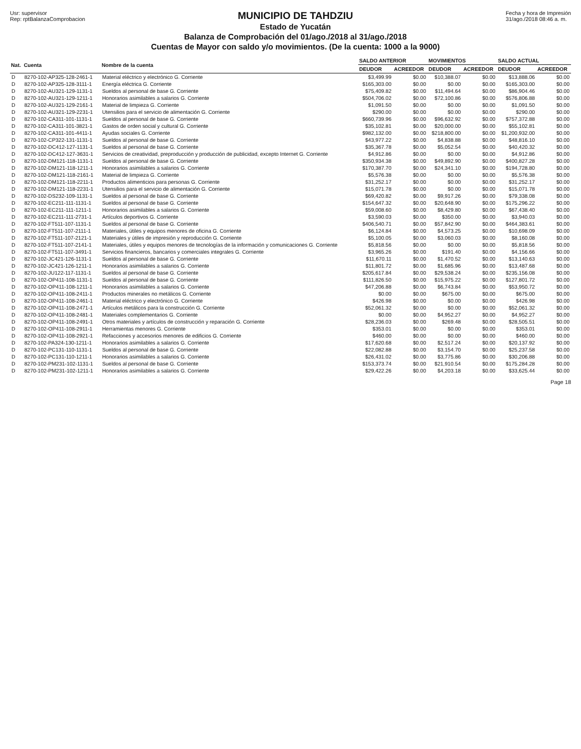Usr: supervisor
Rep: rptBalanzaComprobacion
MUNICIPIO DE TAHDZIU
Estado de Yucatán
Balanza de Comprobación del 01/ago./2018 al 31/ago./2018
Cuentas de Mayor con saldo y/o movimientos. (De la cuenta: 1000 a la 9000)
Fecha y hora de Impresión
31/ago./2018 08:46 a. m.
| Nat. | Cuenta | Nombre de la cuenta | SALDO ANTERIOR | | MOVIMIENTOS | | SALDO ACTUAL | |
| --- | --- | --- | --- | --- | --- | --- | --- | --- |
| | | | DEUDOR | ACREEDOR | DEUDOR | ACREEDOR | DEUDOR | ACREEDOR |
| D | 8270-102-AP325-128-2461-1 | Material eléctrico y electrónico G. Corriente | $3,499.99 | $0.00 | $10,388.07 | $0.00 | $13,888.06 | $0.00 |
| D | 8270-102-AP325-128-3111-1 | Energía eléctrica G. Corriente | $165,303.00 | $0.00 | $0.00 | $0.00 | $165,303.00 | $0.00 |
| D | 8270-102-AU321-129-1131-1 | Sueldos al personal de base G. Corriente | $75,409.82 | $0.00 | $11,494.64 | $0.00 | $86,904.46 | $0.00 |
| D | 8270-102-AU321-129-1211-1 | Honorarios asimilables a salarios G. Corriente | $504,706.02 | $0.00 | $72,100.86 | $0.00 | $576,806.88 | $0.00 |
| D | 8270-102-AU321-129-2161-1 | Material de limpieza G. Corriente | $1,091.50 | $0.00 | $0.00 | $0.00 | $1,091.50 | $0.00 |
| D | 8270-102-AU321-129-2231-1 | Utensilios para el servicio de alimentación G. Corriente | $290.00 | $0.00 | $0.00 | $0.00 | $290.00 | $0.00 |
| D | 8270-102-CA311-101-1131-1 | Sueldos al personal de base G. Corriente | $660,739.96 | $0.00 | $96,632.92 | $0.00 | $757,372.88 | $0.00 |
| D | 8270-102-CA311-101-3821-1 | Gastos de orden social y cultural G. Corriente | $35,102.81 | $0.00 | $20,000.00 | $0.00 | $55,102.81 | $0.00 |
| D | 8270-102-CA311-101-4411-1 | Ayudas sociales G. Corriente | $982,132.00 | $0.00 | $218,800.00 | $0.00 | $1,200,932.00 | $0.00 |
| D | 8270-102-CP322-131-1131-1 | Sueldos al personal de base G. Corriente | $43,977.22 | $0.00 | $4,838.88 | $0.00 | $48,816.10 | $0.00 |
| D | 8270-102-DC412-127-1131-1 | Sueldos al personal de base G. Corriente | $35,367.78 | $0.00 | $5,052.54 | $0.00 | $40,420.32 | $0.00 |
| D | 8270-102-DC412-127-3631-1 | Servicios de creatividad, preproducción y producción de publicidad, excepto Internet G. Corriente | $4,912.86 | $0.00 | $0.00 | $0.00 | $4,912.86 | $0.00 |
| D | 8270-102-DM121-118-1131-1 | Sueldos al personal de base G. Corriente | $350,934.38 | $0.00 | $49,892.90 | $0.00 | $400,827.28 | $0.00 |
| D | 8270-102-DM121-118-1211-1 | Honorarios asimilables a salarios G. Corriente | $170,387.70 | $0.00 | $24,341.10 | $0.00 | $194,728.80 | $0.00 |
| D | 8270-102-DM121-118-2161-1 | Material de limpieza G. Corriente | $5,576.38 | $0.00 | $0.00 | $0.00 | $5,576.38 | $0.00 |
| D | 8270-102-DM121-118-2211-1 | Productos alimenticios para personas G. Corriente | $31,252.17 | $0.00 | $0.00 | $0.00 | $31,252.17 | $0.00 |
| D | 8270-102-DM121-118-2231-1 | Utensilios para el servicio de alimentación G. Corriente | $15,071.78 | $0.00 | $0.00 | $0.00 | $15,071.78 | $0.00 |
| D | 8270-102-DS232-109-1131-1 | Sueldos al personal de base G. Corriente | $69,420.82 | $0.00 | $9,917.26 | $0.00 | $79,338.08 | $0.00 |
| D | 8270-102-EC211-111-1131-1 | Sueldos al personal de base G. Corriente | $154,647.32 | $0.00 | $20,648.90 | $0.00 | $175,296.22 | $0.00 |
| D | 8270-102-EC211-111-1211-1 | Honorarios asimilables a salarios G. Corriente | $59,008.60 | $0.00 | $8,429.80 | $0.00 | $67,438.40 | $0.00 |
| D | 8270-102-EC211-111-2731-1 | Artículos deportivos G. Corriente | $3,590.03 | $0.00 | $350.00 | $0.00 | $3,940.03 | $0.00 |
| D | 8270-102-FT511-107-1131-1 | Sueldos al personal de base G. Corriente | $406,540.71 | $0.00 | $57,842.90 | $0.00 | $464,383.61 | $0.00 |
| D | 8270-102-FT511-107-2111-1 | Materiales, útiles y equipos menores de oficina G. Corriente | $6,124.84 | $0.00 | $4,573.25 | $0.00 | $10,698.09 | $0.00 |
| D | 8270-102-FT511-107-2121-1 | Materiales y útiles de impresión y reproducción G. Corriente | $5,100.05 | $0.00 | $3,060.03 | $0.00 | $8,160.08 | $0.00 |
| D | 8270-102-FT511-107-2141-1 | Materiales, útiles y equipos menores de tecnologías de la información y comunicaciones G. Corriente | $5,818.56 | $0.00 | $0.00 | $0.00 | $5,818.56 | $0.00 |
| D | 8270-102-FT511-107-3491-1 | Servicios financieros, bancarios y comerciales integrales G. Corriente | $3,965.26 | $0.00 | $191.40 | $0.00 | $4,156.66 | $0.00 |
| D | 8270-102-JC421-126-1131-1 | Sueldos al personal de base G. Corriente | $11,670.11 | $0.00 | $1,470.52 | $0.00 | $13,140.63 | $0.00 |
| D | 8270-102-JC421-126-1211-1 | Honorarios asimilables a salarios G. Corriente | $11,801.72 | $0.00 | $1,685.96 | $0.00 | $13,487.68 | $0.00 |
| D | 8270-102-JU122-117-1131-1 | Sueldos al personal de base G. Corriente | $205,617.84 | $0.00 | $29,538.24 | $0.00 | $235,156.08 | $0.00 |
| D | 8270-102-OP411-108-1131-1 | Sueldos al personal de base G. Corriente | $111,826.50 | $0.00 | $15,975.22 | $0.00 | $127,801.72 | $0.00 |
| D | 8270-102-OP411-108-1211-1 | Honorarios asimilables a salarios G. Corriente | $47,206.88 | $0.00 | $6,743.84 | $0.00 | $53,950.72 | $0.00 |
| D | 8270-102-OP411-108-2411-1 | Productos minerales no metálicos G. Corriente | $0.00 | $0.00 | $675.00 | $0.00 | $675.00 | $0.00 |
| D | 8270-102-OP411-108-2461-1 | Material eléctrico y electrónico G. Corriente | $426.98 | $0.00 | $0.00 | $0.00 | $426.98 | $0.00 |
| D | 8270-102-OP411-108-2471-1 | Artículos metálicos para la construcción G. Corriente | $52,061.32 | $0.00 | $0.00 | $0.00 | $52,061.32 | $0.00 |
| D | 8270-102-OP411-108-2481-1 | Materiales complementarios G. Corriente | $0.00 | $0.00 | $4,952.27 | $0.00 | $4,952.27 | $0.00 |
| D | 8270-102-OP411-108-2491-1 | Otros materiales y artículos de construcción y reparación G. Corriente | $28,236.03 | $0.00 | $269.48 | $0.00 | $28,505.51 | $0.00 |
| D | 8270-102-OP411-108-2911-1 | Herramientas menores G. Corriente | $353.01 | $0.00 | $0.00 | $0.00 | $353.01 | $0.00 |
| D | 8270-102-OP411-108-2921-1 | Refacciones y accesorios menores de edificios G. Corriente | $460.00 | $0.00 | $0.00 | $0.00 | $460.00 | $0.00 |
| D | 8270-102-PA324-130-1211-1 | Honorarios asimilables a salarios G. Corriente | $17,620.68 | $0.00 | $2,517.24 | $0.00 | $20,137.92 | $0.00 |
| D | 8270-102-PC131-110-1131-1 | Sueldos al personal de base G. Corriente | $22,082.88 | $0.00 | $3,154.70 | $0.00 | $25,237.58 | $0.00 |
| D | 8270-102-PC131-110-1211-1 | Honorarios asimilables a salarios G. Corriente | $26,431.02 | $0.00 | $3,775.86 | $0.00 | $30,206.88 | $0.00 |
| D | 8270-102-PM231-102-1131-1 | Sueldos al personal de base G. Corriente | $153,373.74 | $0.00 | $21,910.54 | $0.00 | $175,284.28 | $0.00 |
| D | 8270-102-PM231-102-1211-1 | Honorarios asimilables a salarios G. Corriente | $29,422.26 | $0.00 | $4,203.18 | $0.00 | $33,625.44 | $0.00 |
Page 18